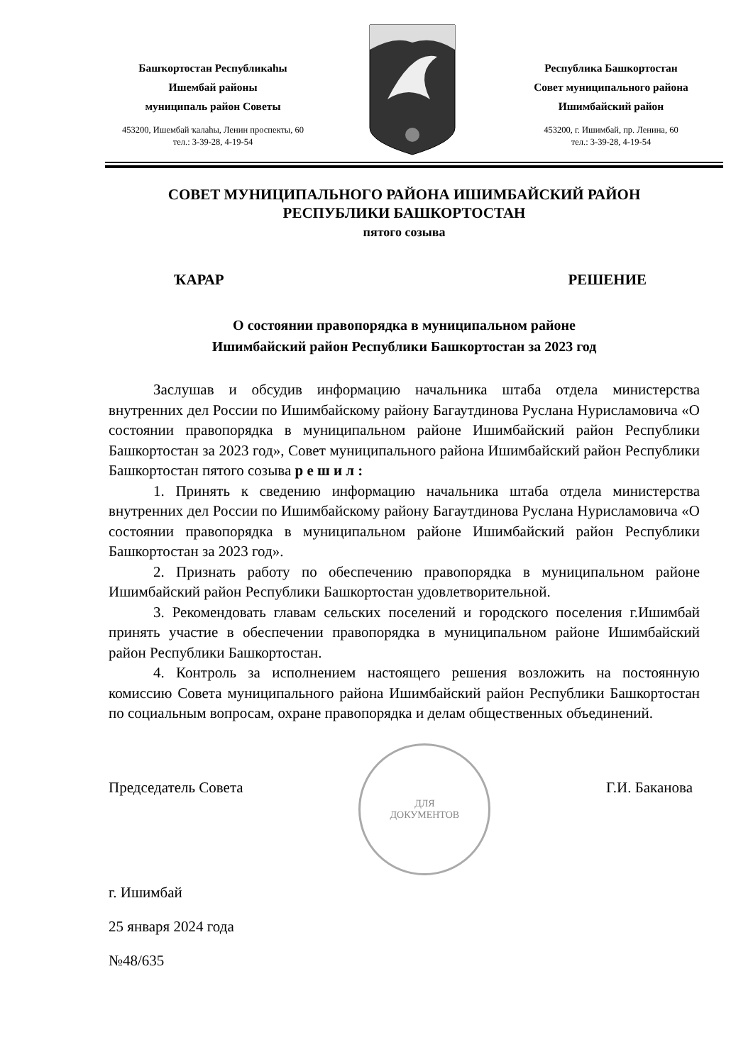Башҡортостан Республикаһы
Ишембай районы
муниципаль район Советы
453200, Ишембай ҡалаһы, Ленин проспекты, 60
тел.: 3-39-28, 4-19-54
Республика Башкортостан
Совет муниципального района
Ишимбайский район
453200, г. Ишимбай, пр. Ленина, 60
тел.: 3-39-28, 4-19-54
СОВЕТ МУНИЦИПАЛЬНОГО РАЙОНА ИШИМБАЙСКИЙ РАЙОН
РЕСПУБЛИКИ БАШКОРТОСТАН
пятого созыва
ҠАРАР РЕШЕНИЕ
О состоянии правопорядка в муниципальном районе
Ишимбайский район Республики Башкортостан за 2023 год
Заслушав и обсудив информацию начальника штаба отдела министерства внутренних дел России по Ишимбайскому району Багаутдинова Руслана Нурисламовича «О состоянии правопорядка в муниципальном районе Ишимбайский район Республики Башкортостан за 2023 год», Совет муниципального района Ишимбайский район Республики Башкортостан пятого созыва р е ш и л :
1. Принять к сведению информацию начальника штаба отдела министерства внутренних дел России по Ишимбайскому району Багаутдинова Руслана Нурисламовича «О состоянии правопорядка в муниципальном районе Ишимбайский район Республики Башкортостан за 2023 год».
2. Признать работу по обеспечению правопорядка в муниципальном районе Ишимбайский район Республики Башкортостан удовлетворительной.
3. Рекомендовать главам сельских поселений и городского поселения г.Ишимбай принять участие в обеспечении правопорядка в муниципальном районе Ишимбайский район Республики Башкортостан.
4. Контроль за исполнением настоящего решения возложить на постоянную комиссию Совета муниципального района Ишимбайский район Республики Башкортостан по социальным вопросам, охране правопорядка и делам общественных объединений.
Председатель Совета ДЛЯ
ДОКУМЕНТОВ Г.И. Баканова
г. Ишимбай
25 января 2024 года
№48/635